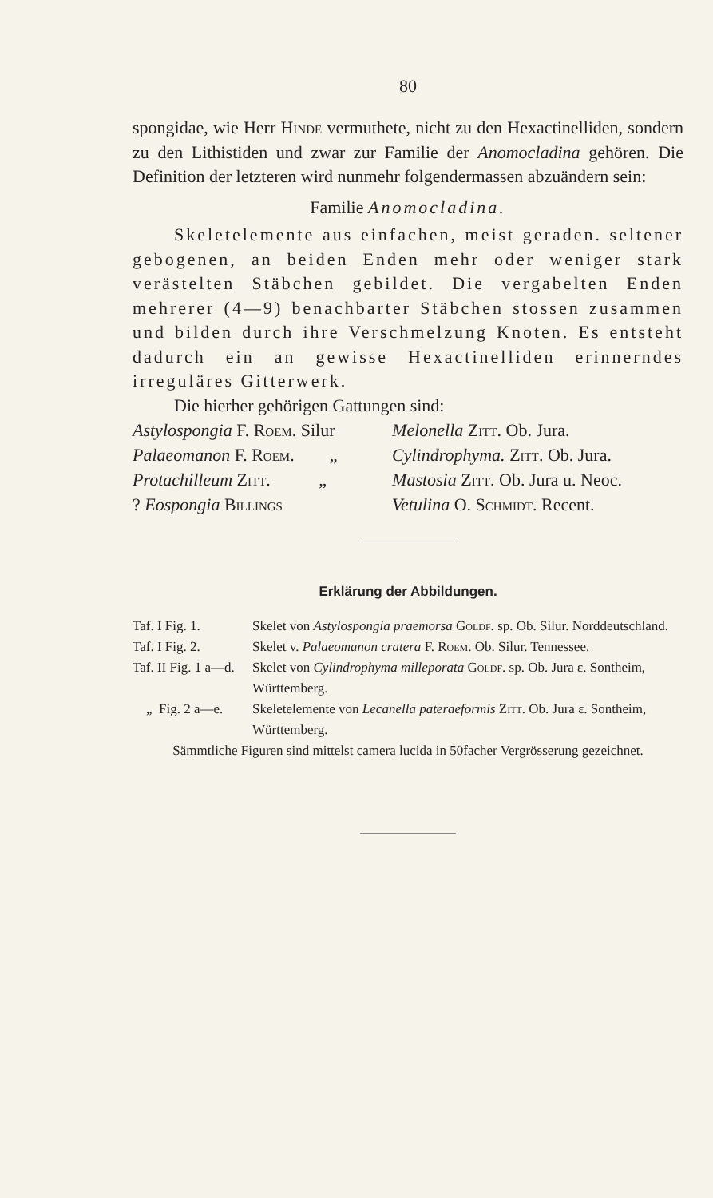80
spongidae, wie Herr Hinde vermuthete, nicht zu den Hexactinelliden, sondern zu den Lithistiden und zwar zur Familie der Anomocladina gehören. Die Definition der letzteren wird nunmehr folgendermassen abzuändern sein:
Familie Anomocladina.
Skeletelemente aus einfachen, meist geraden. seltener gebogenen, an beiden Enden mehr oder weniger stark verästelten Stäbchen gebildet. Die vergabelten Enden mehrerer (4—9) benachbarter Stäbchen stossen zusammen und bilden durch ihre Verschmelzung Knoten. Es entsteht dadurch ein an gewisse Hexactinelliden erinnerndes irreguläres Gitterwerk.
Die hierher gehörigen Gattungen sind:
| Astylospongia F. Roem. Silur | Melonella Zitt. Ob. Jura. |
| Palaeomanon F. Roem. „ | Cylindrophyma. Zitt. Ob. Jura. |
| Protachilleum Zitt. „ | Mastosia Zitt. Ob. Jura u. Neoc. |
| ? Eospongia Billings | Vetulina O. Schmidt. Recent. |
Erklärung der Abbildungen.
| Taf. I Fig. 1. | Skelet von Astylospongia praemorsa Goldf. sp. Ob. Silur. Norddeutschland. |
| Taf. I Fig. 2. | Skelet v. Palaeomanon cratera F. Roem. Ob. Silur. Tennessee. |
| Taf. II Fig. 1 a—d. | Skelet von Cylindrophyma milleporata Goldf. sp. Ob. Jura ε. Sontheim, Württemberg. |
| „ Fig. 2 a—e. | Skeletelemente von Lecanella pateraeformis Zitt. Ob. Jura ε. Sontheim, Württemberg. |
Sämmtliche Figuren sind mittelst camera lucida in 50facher Vergrösserung gezeichnet.